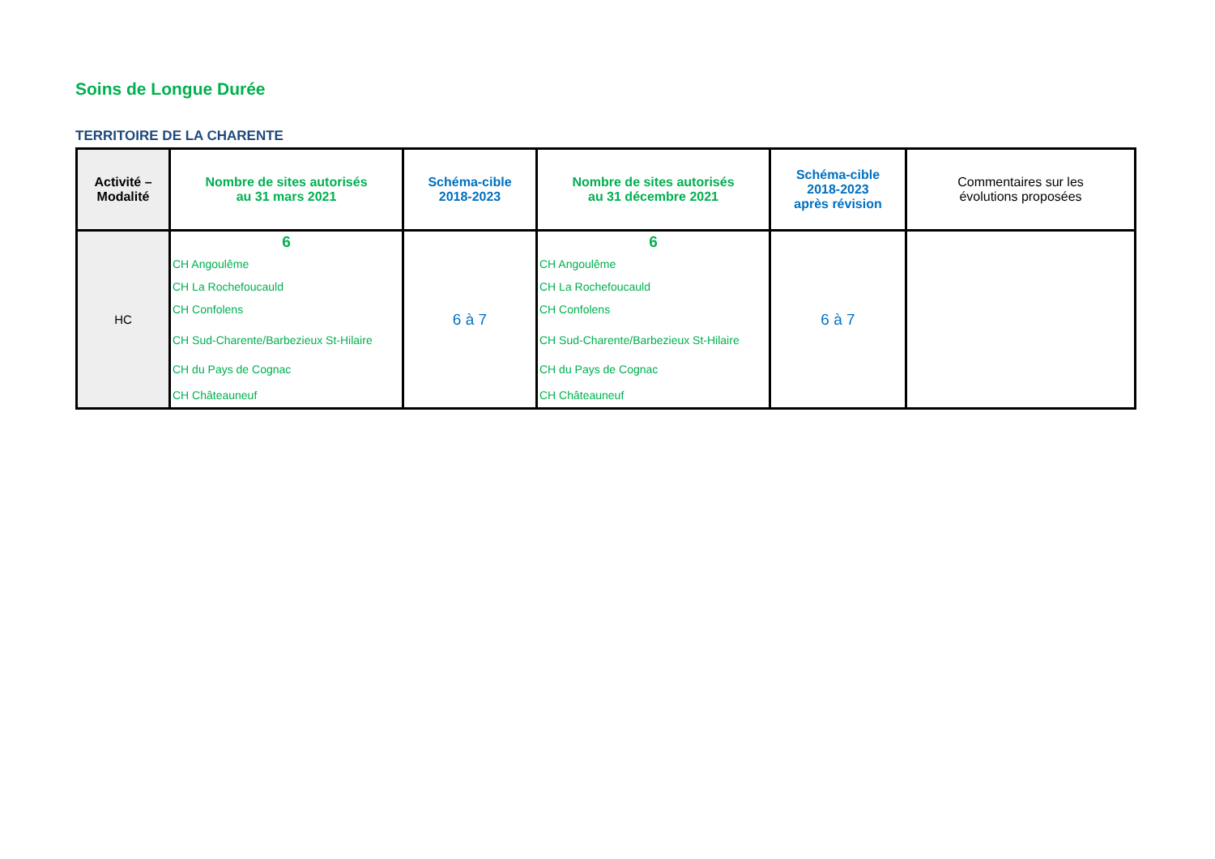Soins de Longue Durée
TERRITOIRE DE LA CHARENTE
| Activité – Modalité | Nombre de sites autorisés au 31 mars 2021 | Schéma-cible 2018-2023 | Nombre de sites autorisés au 31 décembre 2021 | Schéma-cible 2018-2023 après révision | Commentaires sur les évolutions proposées |
| --- | --- | --- | --- | --- | --- |
| HC | 6 CH Angoulême CH La Rochefoucauld CH Confolens CH Sud-Charente/Barbezieux St-Hilaire CH du Pays de Cognac CH Châteauneuf | 6 à 7 | 6 CH Angoulême CH La Rochefoucauld CH Confolens CH Sud-Charente/Barbezieux St-Hilaire CH du Pays de Cognac CH Châteauneuf | 6 à 7 | |